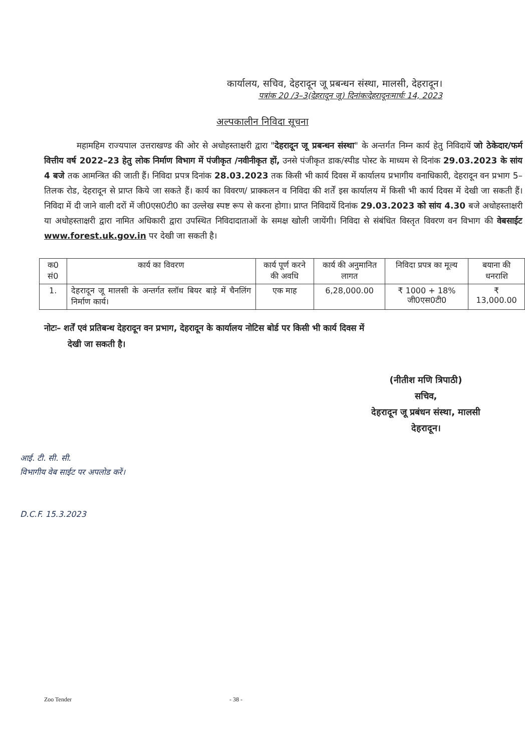कार्यालय, सचिव, देहरादून जू प्रबन्धन संस्था, मालसी, देहरादून।
पत्रांक 20 /3–3(देहरादून जू) दिनांकःदेहरादूनःमार्चः 14, 2023
अल्पकालीन निविदा सूचना
महामहिम राज्यपाल उत्तराखण्ड की ओर से अधोहस्ताक्षरी द्वारा "देहरादून जू प्रबन्धन संस्था" के अन्तर्गत निम्न कार्य हेतु निविदायें जो ठेकेदार/फर्म वित्तीय वर्ष 2022–23 हेतु लोक निर्माण विभाग में पंजीकृत /नवीनीकृत हों, उनसे पंजीकृत डाक/स्पीड पोस्ट के माध्यम से दिनांक 29.03.2023 के सांय 4 बजे तक आमन्त्रित की जाती हैं। निविदा प्रपत्र दिनांक 28.03.2023 तक किसी भी कार्य दिवस में कार्यालय प्रभागीय वनाधिकारी, देहरादून वन प्रभाग 5–तिलक रोड, देहरादून से प्राप्त किये जा सकते हैं। कार्य का विवरण/ प्राक्कलन व निविदा की शर्तें इस कार्यालय में किसी भी कार्य दिवस में देखी जा सकती हैं। निविदा में दी जाने वाली दरों में जी0एस0टी0 का उल्लेख स्पष्ट रूप से करना होगा। प्राप्त निविदायें दिनांक 29.03.2023 को सांय 4.30 बजे अधोहस्ताक्षरी या अधोहस्ताक्षरी द्वारा नामित अधिकारी द्वारा उपस्थित निविदादाताओं के समक्ष खोली जायेंगी। निविदा से संबंधित विस्तृत विवरण वन विभाग की वेबसाईट www.forest.uk.gov.in पर देखी जा सकती है।
| क0 सं0 | कार्य का विवरण | कार्य पूर्ण करने की अवधि | कार्य की अनुमानित लागत | निविदा प्रपत्र का मूल्य | बयाना की धनराशि |
| --- | --- | --- | --- | --- | --- |
| 1. | देहरादून जू मालसी के अन्तर्गत स्लॉथ बियर बाड़े में चैनलिंग निर्माण कार्य। | एक माह | 6,28,000.00 | ₹ 1000 + 18% जी0एस0टी0 | ₹ 13,000.00 |
नोटः– शर्तें एवं प्रतिबन्ध देहरादून वन प्रभाग, देहरादून के कार्यालय नोटिस बोर्ड पर किसी भी कार्य दिवस में
देखी जा सकती है।
(नीतीश मणि त्रिपाठी)
सचिव,
देहरादून जू प्रबंधन संस्था, मालसी
देहरादून।
आई. टी. सी. सी.
विभागीय वेब साईट पर अपलोड करें।
D.C.F. 15.3.2023
Zoo Tender - 38 -